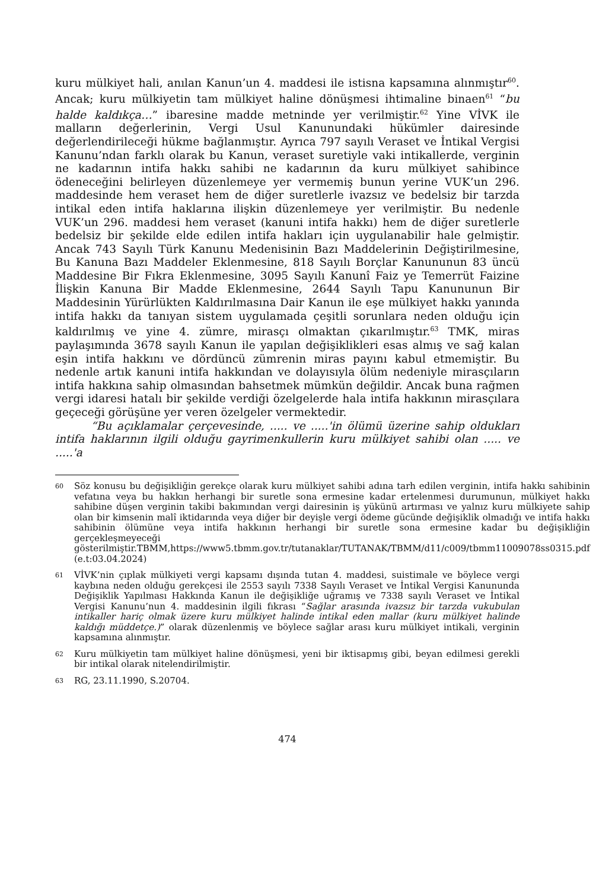kuru mülkiyet hali, anılan Kanun’un 4. maddesi ile istisna kapsamına alınmıştır<sup>60</sup>. Ancak; kuru mülkiyetin tam mülkiyet haline dönüşmesi ihtimaline binaen<sup>61</sup> “bu halde kaldıkça…” ibaresine madde metninde yer verilmiştir.<sup>62</sup> Yine VİVK ile malların değerlerinin, Vergi Usul Kanunundaki hükümler dairesinde değerlendirileceği hükme bağlanmıştır. Ayrıca 797 sayılı Veraset ve İntikal Vergisi Kanunu’ndan farklı olarak bu Kanun, veraset suretiyle vaki intikallerde, verginin ne kadarının intifa hakkı sahibi ne kadarının da kuru mülkiyet sahibince ödeneceğini belirleyen düzenlemeye yer vermemiş bunun yerine VUK’un 296. maddesinde hem veraset hem de diğer suretlerle ivazsız ve bedelsiz bir tarzda intikal eden intifa haklarına ilişkin düzenlemeye yer verilmiştir. Bu nedenle VUK’un 296. maddesi hem veraset (kanuni intifa hakkı) hem de diğer suretlerle bedelsiz bir şekilde elde edilen intifa hakları için uygulanabilir hale gelmiştir. Ancak 743 Sayılı Türk Kanunu Medenisinin Bazı Maddelerinin Değiştirilmesine, Bu Kanuna Bazı Maddeler Eklenmesine, 818 Sayılı Borçlar Kanununun 83 üncü Maddesine Bir Fıkra Eklenmesine, 3095 Sayılı Kanunî Faiz ye Temerrüt Faizine İlişkin Kanuna Bir Madde Eklenmesine, 2644 Sayılı Tapu Kanununun Bir Maddesinin Yürürlükten Kaldırılmasına Dair Kanun ile eşe mülkiyet hakkı yanında intifa hakkı da tanıyan sistem uygulamada çeşitli sorunlara neden olduğu için kaldırılmış ve yine 4. zümre, mirasçı olmaktan çıkarılmıştır.<sup>63</sup> TMK, miras paylaşımında 3678 sayılı Kanun ile yapılan değişiklikleri esas almış ve sağ kalan eşin intifa hakkını ve dördüncü zümrenin miras payını kabul etmemiştir. Bu nedenle artık kanuni intifa hakkından ve dolayısıyla ölüm nedeniyle mirasçıların intifa hakkına sahip olmasından bahsetmek mümkün değildir. Ancak buna rağmen vergi idaresi hatalı bir şekilde verdiği özelgelerde hala intifa hakkının mirasçılara geçeceği görüşüne yer veren özelgeler vermektedir.
“Bu açıklamalar çerçevesinde, ..... ve .....'in ölümü üzerine sahip oldukları intifa haklarının ilgili olduğu gayrimenkullerin kuru mülkiyet sahibi olan ..... ve .....'a
60 Söz konusu bu değişikliğin gerekçe olarak kuru mülkiyet sahibi adına tarh edilen verginin, intifa hakkı sahibinin vefatına veya bu hakkın herhangi bir suretle sona ermesine kadar ertelenmesi durumunun, mülkiyet hakkı sahibine düşen verginin takibi bakımından vergi dairesinin iş yükünü artırması ve yalnız kuru mülkiyete sahip olan bir kimsenin malî iktidarında veya diğer bir deyişle vergi ödeme gücünde değişiklik olmadığı ve intifa hakkı sahibinin ölümüne veya intifa hakkının herhangi bir suretle sona ermesine kadar bu değişikliğin gerçekleşmeyeceği gösterilmiştir.TBMM,https://www5.tbmm.gov.tr/tutanaklar/TUTANAK/TBMM/d11/c009/tbmm11009078ss0315.pdf (e.t:03.04.2024)
61 VİVK’nin çıplak mülkiyeti vergi kapsamı dışında tutan 4. maddesi, suistimale ve böylece vergi kaybına neden olduğu gerekçesi ile 2553 sayılı 7338 Sayılı Veraset ve İntikal Vergisi Kanununda Değişiklik Yapılması Hakkında Kanun ile değişikliğe uğramış ve 7338 sayılı Veraset ve İntikal Vergisi Kanunu’nun 4. maddesinin ilgili fıkrası “Sağlar arasında ivazsız bir tarzda vukubulan intikaller hariç olmak üzere kuru mülkiyet halinde intikal eden mallar (kuru mülkiyet halinde kaldığı müddetçe.)” olarak düzenlenmiş ve böylece sağlar arası kuru mülkiyet intikali, verginin kapsamına alınmıştır.
62 Kuru mülkiyetin tam mülkiyet haline dönüşmesi, yeni bir iktisapmış gibi, beyan edilmesi gerekli bir intikal olarak nitelendirilmiştir.
63 RG, 23.11.1990, S.20704.
474